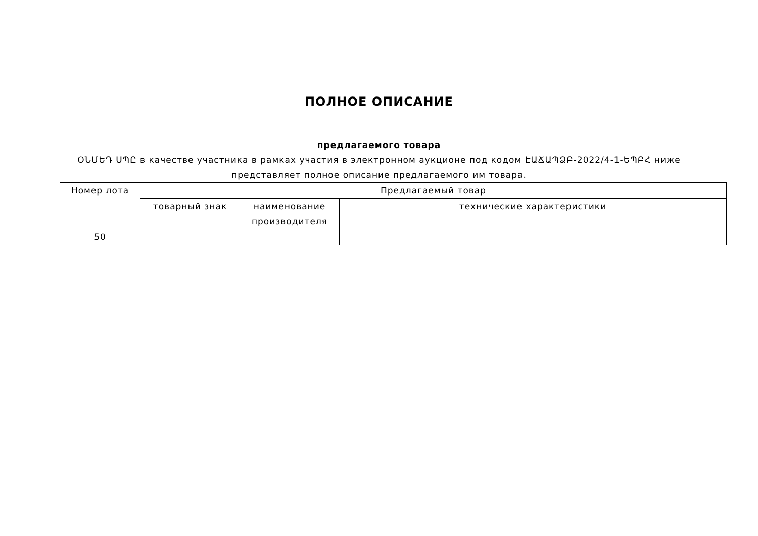ПОЛНОЕ ОПИСАНИЕ
предлагаемого товара
ՕՆՄԵԴ ՍՊԸ в качестве участника в рамках участия в электронном аукционе под кодом ԷԱՃԱՊՁԲ-2022/4-1-ԵՊԲՀ ниже представляет полное описание предлагаемого им товара.
| Номер лота | Предлагаемый товар | | |
| --- | --- | --- | --- |
| | товарный знак | наименование производителя | технические характеристики |
| 50 | | | |